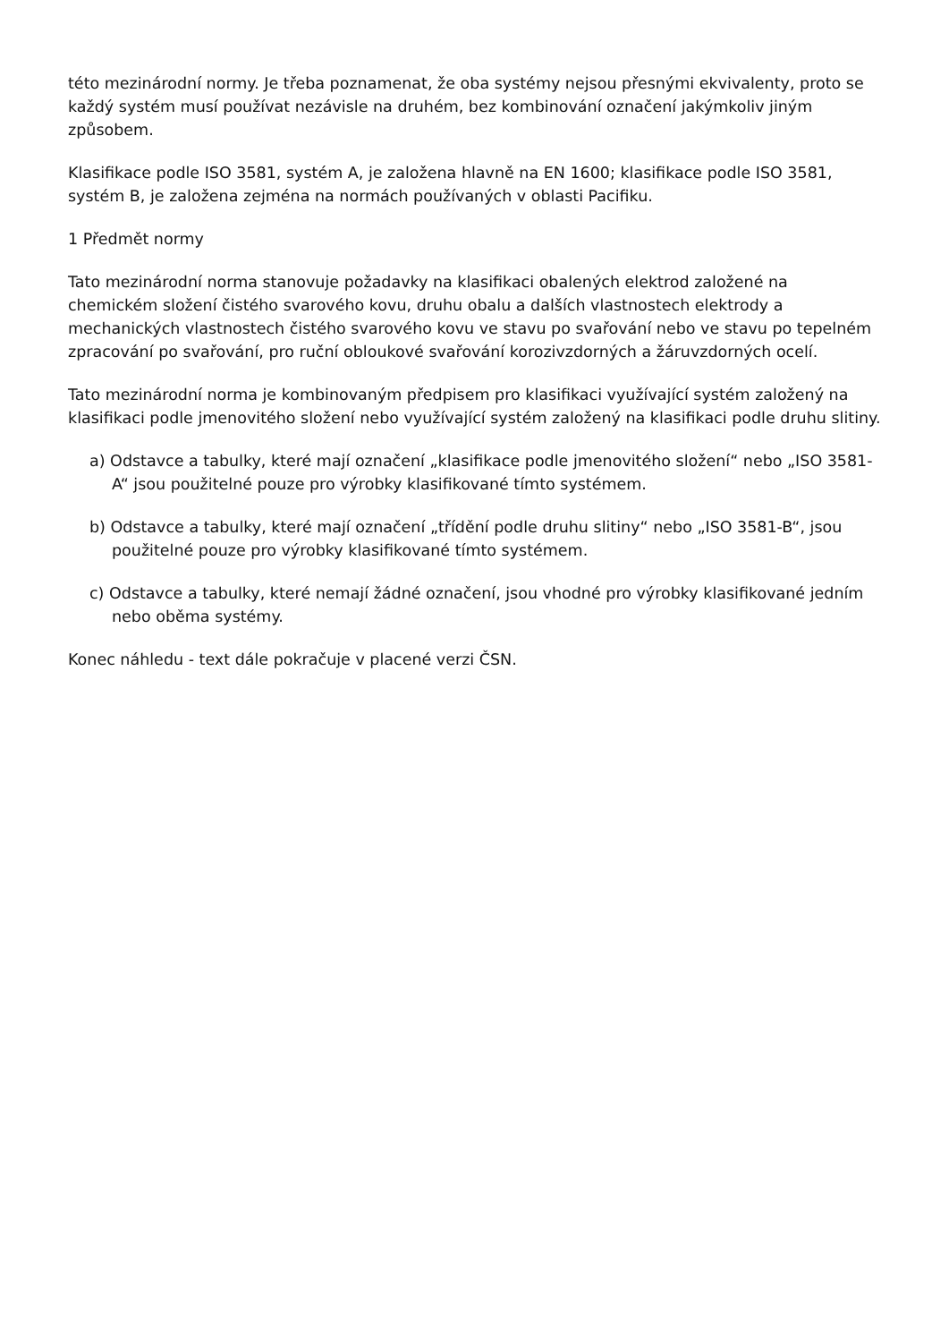této mezinárodní normy. Je třeba poznamenat, že oba systémy nejsou přesnými ekvivalenty, proto se každý systém musí používat nezávisle na druhém, bez kombinování označení jakýmkoliv jiným způsobem.
Klasifikace podle ISO 3581, systém A, je založena hlavně na EN 1600; klasifikace podle ISO 3581, systém B, je založena zejména na normách používaných v oblasti Pacifiku.
1 Předmět normy
Tato mezinárodní norma stanovuje požadavky na klasifikaci obalených elektrod založené na chemickém složení čistého svarového kovu, druhu obalu a dalších vlastnostech elektrody a mechanických vlastnostech čistého svarového kovu ve stavu po svařování nebo ve stavu po tepelném zpracování po svařování, pro ruční obloukové svařování korozivzdorných a žáruvzdorných ocelí.
Tato mezinárodní norma je kombinovaným předpisem pro klasifikaci využívající systém založený na klasifikaci podle jmenovitého složení nebo využívající systém založený na klasifikaci podle druhu slitiny.
a) Odstavce a tabulky, které mají označení „klasifikace podle jmenovitého složení“ nebo „ISO 3581-A“ jsou použitelné pouze pro výrobky klasifikované tímto systémem.
b) Odstavce a tabulky, které mají označení „třídění podle druhu slitiny“ nebo „ISO 3581-B“, jsou použitelné pouze pro výrobky klasifikované tímto systémem.
c) Odstavce a tabulky, které nemají žádné označení, jsou vhodné pro výrobky klasifikované jedním nebo oběma systémy.
Konec náhledu - text dále pokračuje v placené verzi ČSN.